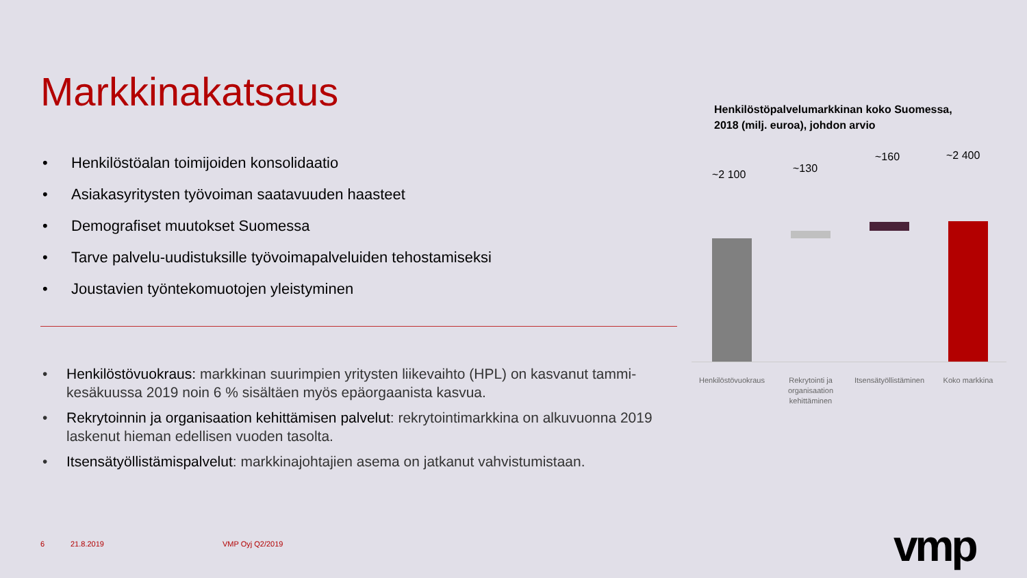Markkinakatsaus
• Henkilöstöalan toimijoiden konsolidaatio
• Asiakasyritysten työvoiman saatavuuden haasteet
• Demografiset muutokset Suomessa
• Tarve palvelu-uudistuksille työvoimapalveluiden tehostamiseksi
• Joustavien työntekomuotojen yleistyminen
• Henkilöstövuokraus: markkinan suurimpien yritysten liikevaihto (HPL) on kasvanut tammi-kesäkuussa 2019 noin 6 % sisältäen myös epäorgaanista kasvua.
• Rekrytoinnin ja organisaation kehittämisen palvelut: rekrytointimarkkina on alkuvuonna 2019 laskenut hieman edellisen vuoden tasolta.
• Itsensätyöllistämispalvelut: markkinajohtajien asema on jatkanut vahvistumistaan.
Henkilöstöpalvelumarkkinan koko Suomessa,
2018 (milj. euroa), johdon arvio
~2 100 ~130
~160 ~2 400
Henkilöstövuokraus
Rekrytointi ja organisaation kehittäminen
Itsensätyöllistäminen
Koko markkina
6 21.8.2019 VMP Oyj Q2/2019 vmp